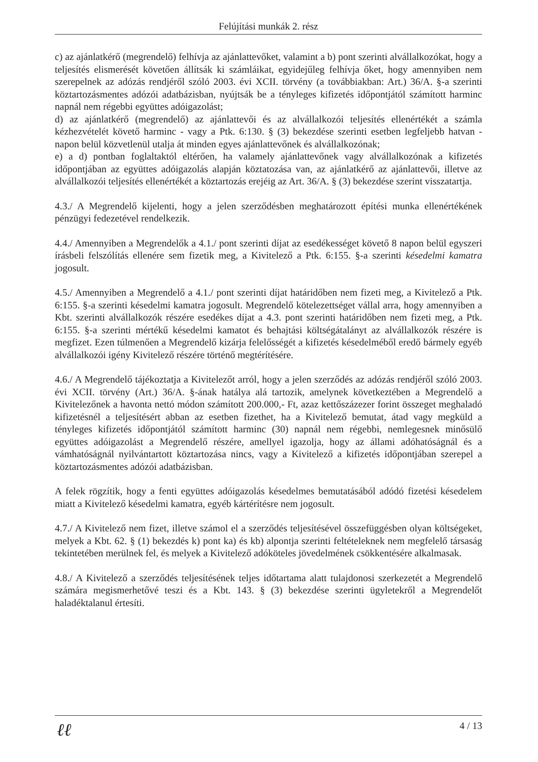Felújítási munkák 2. rész
c) az ajánlatkérő (megrendelő) felhívja az ajánlattevőket, valamint a b) pont szerinti alvállalkozókat, hogy a teljesítés elismerését követően állítsák ki számláikat, egyidejűleg felhívja őket, hogy amennyiben nem szerepelnek az adózás rendjéről szóló 2003. évi XCII. törvény (a továbbiakban: Art.) 36/A. §-a szerinti köztartozásmentes adózói adatbázisban, nyújtsák be a tényleges kifizetés időpontjától számított harminc napnál nem régebbi együttes adóigazolást;
d) az ajánlatkérő (megrendelő) az ajánlattevői és az alvállalkozói teljesítés ellenértékét a számla kézhezvételét követő harminc - vagy a Ptk. 6:130. § (3) bekezdése szerinti esetben legfeljebb hatvan - napon belül közvetlenül utalja át minden egyes ajánlattevőnek és alvállalkozónak;
e) a d) pontban foglaltaktól eltérően, ha valamely ajánlattevőnek vagy alvállalkozónak a kifizetés időpontjában az együttes adóigazolás alapján köztatozása van, az ajánlatkérő az ajánlattevői, illetve az alvállalkozói teljesítés ellenértékét a köztartozás erejéig az Art. 36/A. § (3) bekezdése szerint visszatartja.
4.3./ A Megrendelő kijelenti, hogy a jelen szerződésben meghatározott építési munka ellenértékének pénzügyi fedezetével rendelkezik.
4.4./ Amennyiben a Megrendelők a 4.1./ pont szerinti díjat az esedékességet követő 8 napon belül egyszeri írásbeli felszólítás ellenére sem fizetik meg, a Kivitelező a Ptk. 6:155. §-a szerinti késedelmi kamatra jogosult.
4.5./ Amennyiben a Megrendelő a 4.1./ pont szerinti díjat határidőben nem fizeti meg, a Kivitelező a Ptk. 6:155. §-a szerinti késedelmi kamatra jogosult. Megrendelő kötelezettséget vállal arra, hogy amennyiben a Kbt. szerinti alvállalkozók részére esedékes díjat a 4.3. pont szerinti határidőben nem fizeti meg, a Ptk. 6:155. §-a szerinti mértékű késedelmi kamatot és behajtási költségátalányt az alvállalkozók részére is megfizet. Ezen túlmenően a Megrendelő kizárja felelősségét a kifizetés késedelméből eredő bármely egyéb alvállalkozói igény Kivitelező részére történő megtérítésére.
4.6./ A Megrendelő tájékoztatja a Kivitelezőt arról, hogy a jelen szerződés az adózás rendjéről szóló 2003. évi XCII. törvény (Art.) 36/A. §-ának hatálya alá tartozik, amelynek következtében a Megrendelő a Kivitelezőnek a havonta nettó módon számított 200.000,- Ft, azaz kettőszázezer forint összeget meghaladó kifizetésnél a teljesítésért abban az esetben fizethet, ha a Kivitelező bemutat, átad vagy megküld a tényleges kifizetés időpontjától számított harminc (30) napnál nem régebbi, nemlegesnek minősülő együttes adóigazolást a Megrendelő részére, amellyel igazolja, hogy az állami adóhatóságnál és a vámhatóságnál nyilvántartott köztartozása nincs, vagy a Kivitelező a kifizetés időpontjában szerepel a köztartozásmentes adózói adatbázisban.
A felek rögzítik, hogy a fenti együttes adóigazolás késedelmes bemutatásából adódó fizetési késedelem miatt a Kivitelező késedelmi kamatra, egyéb kártérítésre nem jogosult.
4.7./ A Kivitelező nem fizet, illetve számol el a szerződés teljesítésével összefüggésben olyan költségeket, melyek a Kbt. 62. § (1) bekezdés k) pont ka) és kb) alpontja szerinti feltételeknek nem megfelelő társaság tekintetében merülnek fel, és melyek a Kivitelező adóköteles jövedelmének csökkentésére alkalmasak.
4.8./ A Kivitelező a szerződés teljesítésének teljes időtartama alatt tulajdonosi szerkezetét a Megrendelő számára megismerhetővé teszi és a Kbt. 143. § (3) bekezdése szerinti ügyletekről a Megrendelőt haladéktalanul értesíti.
4 / 13
ℓℓ